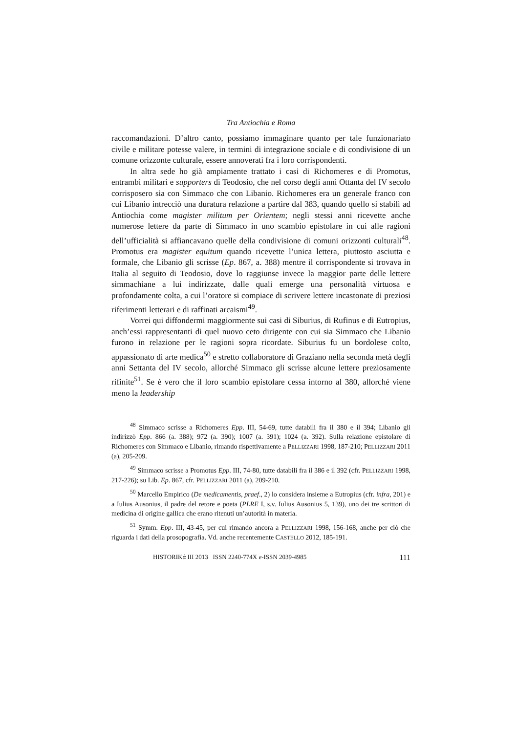Tra Antiochia e Roma
raccomandazioni. D’altro canto, possiamo immaginare quanto per tale funzionariato civile e militare potesse valere, in termini di integrazione sociale e di condivisione di un comune orizzonte culturale, essere annoverati fra i loro corrispondenti.
In altra sede ho già ampiamente trattato i casi di Richomeres e di Promotus, entrambi militari e supporters di Teodosio, che nel corso degli anni Ottanta del IV secolo corrisposero sia con Simmaco che con Libanio. Richomeres era un generale franco con cui Libanio intrecciò una duratura relazione a partire dal 383, quando quello si stabilì ad Antiochia come magister militum per Orientem; negli stessi anni ricevette anche numerose lettere da parte di Simmaco in uno scambio epistolare in cui alle ragioni dell’ufficialità si affiancavano quelle della condivisione di comuni orizzonti culturali<sup>48</sup>. Promotus era magister equitum quando ricevette l’unica lettera, piuttosto asciutta e formale, che Libanio gli scrisse (Ep. 867, a. 388) mentre il corrispondente si trovava in Italia al seguito di Teodosio, dove lo raggiunse invece la maggior parte delle lettere simmachiane a lui indirizzate, dalle quali emerge una personalità virtuosa e profondamente colta, a cui l’oratore si compiace di scrivere lettere incastonate di preziosi riferimenti letterari e di raffinati arcaismi<sup>49</sup>.
Vorrei qui diffondermi maggiormente sui casi di Siburius, di Rufinus e di Eutropius, anch’essi rappresentanti di quel nuovo ceto dirigente con cui sia Simmaco che Libanio furono in relazione per le ragioni sopra ricordate. Siburius fu un bordolese colto, appassionato di arte medica<sup>50</sup> e stretto collaboratore di Graziano nella seconda metà degli anni Settanta del IV secolo, allorché Simmaco gli scrisse alcune lettere preziosamente rifinite<sup>51</sup>. Se è vero che il loro scambio epistolare cessa intorno al 380, allorché viene meno la leadership
<sup>48</sup> Simmaco scrisse a Richomeres Epp. III, 54-69, tutte databili fra il 380 e il 394; Libanio gli indirizzò Epp. 866 (a. 388); 972 (a. 390); 1007 (a. 391); 1024 (a. 392). Sulla relazione epistolare di Richomeres con Simmaco e Libanio, rimando rispettivamente a PELLIZZARI 1998, 187-210; PELLIZZARI 2011 (a), 205-209.
<sup>49</sup> Simmaco scrisse a Promotus Epp. III, 74-80, tutte databili fra il 386 e il 392 (cfr. PELLIZZARI 1998, 217-226); su Lib. Ep. 867, cfr. PELLIZZARI 2011 (a), 209-210.
<sup>50</sup> Marcello Empirico (De medicamentis, praef., 2) lo considera insieme a Eutropius (cfr. infra, 201) e a Iulius Ausonius, il padre del retore e poeta (PLRE I, s.v. Iulius Ausonius 5, 139), uno dei tre scrittori di medicina di origine gallica che erano ritenuti un’autorità in materia.
<sup>51</sup> Symm. Epp. III, 43-45, per cui rimando ancora a PELLIZZARI 1998, 156-168, anche per ciò che riguarda i dati della prosopografia. Vd. anche recentemente CASTELLO 2012, 185-191.
HISTORIKά III 2013 ISSN 2240-774X e-ISSN 2039-4985 111